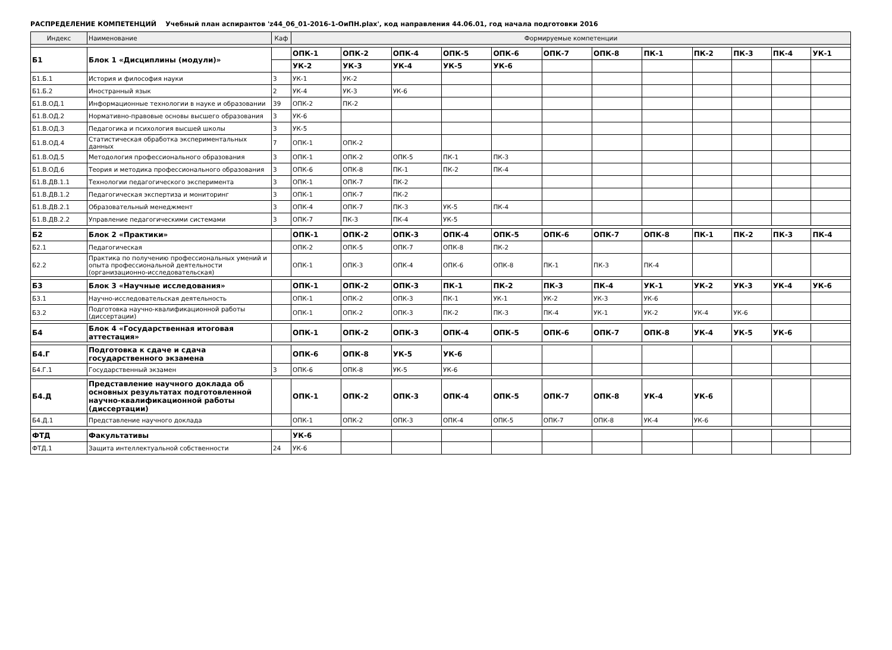РАСПРЕДЕЛЕНИЕ КОМПЕТЕНЦИЙ Учебный план аспирантов 'z44_06_01-2016-1-ОиПН.plax', код направления 44.06.01, год начала подготовки 2016
| Индекс | Наименование | Каф | Формируемые компетенции | | | | | | | | | | | |
| --- | --- | --- | --- | --- | --- | --- | --- | --- | --- | --- | --- | --- | --- | --- |
| Б1 | Блок 1 «Дисциплины (модули)» | | ОПК-1 | ОПК-2 | ОПК-4 | ОПК-5 | ОПК-6 | ОПК-7 | ОПК-8 | ПК-1 | ПК-2 | ПК-3 | ПК-4 | УК-1 |
| | | | УК-2 | УК-3 | УК-4 | УК-5 | УК-6 | | | | | | | |
| Б1.Б.1 | История и философия науки | 3 | УК-1 | УК-2 | | | | | | | | | | |
| Б1.Б.2 | Иностранный язык | 2 | УК-4 | УК-3 | УК-6 | | | | | | | | | |
| Б1.В.ОД.1 | Информационные технологии в науке и образовании | 39 | ОПК-2 | ПК-2 | | | | | | | | | | |
| Б1.В.ОД.2 | Нормативно-правовые основы высшего образования | 3 | УК-6 | | | | | | | | | | | |
| Б1.В.ОД.3 | Педагогика и психология высшей школы | 3 | УК-5 | | | | | | | | | | | |
| Б1.В.ОД.4 | Статистическая обработка экспериментальных данных | 7 | ОПК-1 | ОПК-2 | | | | | | | | | | |
| Б1.В.ОД.5 | Методология профессионального образования | 3 | ОПК-1 | ОПК-2 | ОПК-5 | ПК-1 | ПК-3 | | | | | | | |
| Б1.В.ОД.6 | Теория и методика профессионального образования | 3 | ОПК-6 | ОПК-8 | ПК-1 | ПК-2 | ПК-4 | | | | | | | |
| Б1.В.ДВ.1.1 | Технологии педагогического эксперимента | 3 | ОПК-1 | ОПК-7 | ПК-2 | | | | | | | | | |
| Б1.В.ДВ.1.2 | Педагогическая экспертиза и мониторинг | 3 | ОПК-1 | ОПК-7 | ПК-2 | | | | | | | | | |
| Б1.В.ДВ.2.1 | Образовательный менеджмент | 3 | ОПК-4 | ОПК-7 | ПК-3 | УК-5 | ПК-4 | | | | | | | |
| Б1.В.ДВ.2.2 | Управление педагогическими системами | 3 | ОПК-7 | ПК-3 | ПК-4 | УК-5 | | | | | | | | |
| Б2 | Блок 2 «Практики» | | ОПК-1 | ОПК-2 | ОПК-3 | ОПК-4 | ОПК-5 | ОПК-6 | ОПК-7 | ОПК-8 | ПК-1 | ПК-2 | ПК-3 | ПК-4 |
| Б2.1 | Педагогическая | | ОПК-2 | ОПК-5 | ОПК-7 | ОПК-8 | ПК-2 | | | | | | | |
| Б2.2 | Практика по получению профессиональных умений и опыта профессиональной деятельности (организационно-исследовательская) | | ОПК-1 | ОПК-3 | ОПК-4 | ОПК-6 | ОПК-8 | ПК-1 | ПК-3 | ПК-4 | | | | |
| Б3 | Блок 3 «Научные исследования» | | ОПК-1 | ОПК-2 | ОПК-3 | ПК-1 | ПК-2 | ПК-3 | ПК-4 | УК-1 | УК-2 | УК-3 | УК-4 | УК-6 |
| Б3.1 | Научно-исследовательская деятельность | | ОПК-1 | ОПК-2 | ОПК-3 | ПК-1 | УК-1 | УК-2 | УК-3 | УК-6 | | | | |
| Б3.2 | Подготовка научно-квалификационной работы (диссертации) | | ОПК-1 | ОПК-2 | ОПК-3 | ПК-2 | ПК-3 | ПК-4 | УК-1 | УК-2 | УК-4 | УК-6 | | |
| Б4 | Блок 4 «Государственная итоговая аттестация» | | ОПК-1 | ОПК-2 | ОПК-3 | ОПК-4 | ОПК-5 | ОПК-6 | ОПК-7 | ОПК-8 | УК-4 | УК-5 | УК-6 | |
| Б4.Г | Подготовка к сдаче и сдача государственного экзамена | | ОПК-6 | ОПК-8 | УК-5 | УК-6 | | | | | | | | |
| Б4.Г.1 | Государственный экзамен | 3 | ОПК-6 | ОПК-8 | УК-5 | УК-6 | | | | | | | | |
| Б4.Д | Представление научного доклада об основных результатах подготовленной научно-квалификационной работы (диссертации) | | ОПК-1 | ОПК-2 | ОПК-3 | ОПК-4 | ОПК-5 | ОПК-7 | ОПК-8 | УК-4 | УК-6 | | | |
| Б4.Д.1 | Представление научного доклада | | ОПК-1 | ОПК-2 | ОПК-3 | ОПК-4 | ОПК-5 | ОПК-7 | ОПК-8 | УК-4 | УК-6 | | | |
| ФТД | Факультативы | | УК-6 | | | | | | | | | | | |
| ФТД.1 | Защита интеллектуальной собственности | 24 | УК-6 | | | | | | | | | | | |